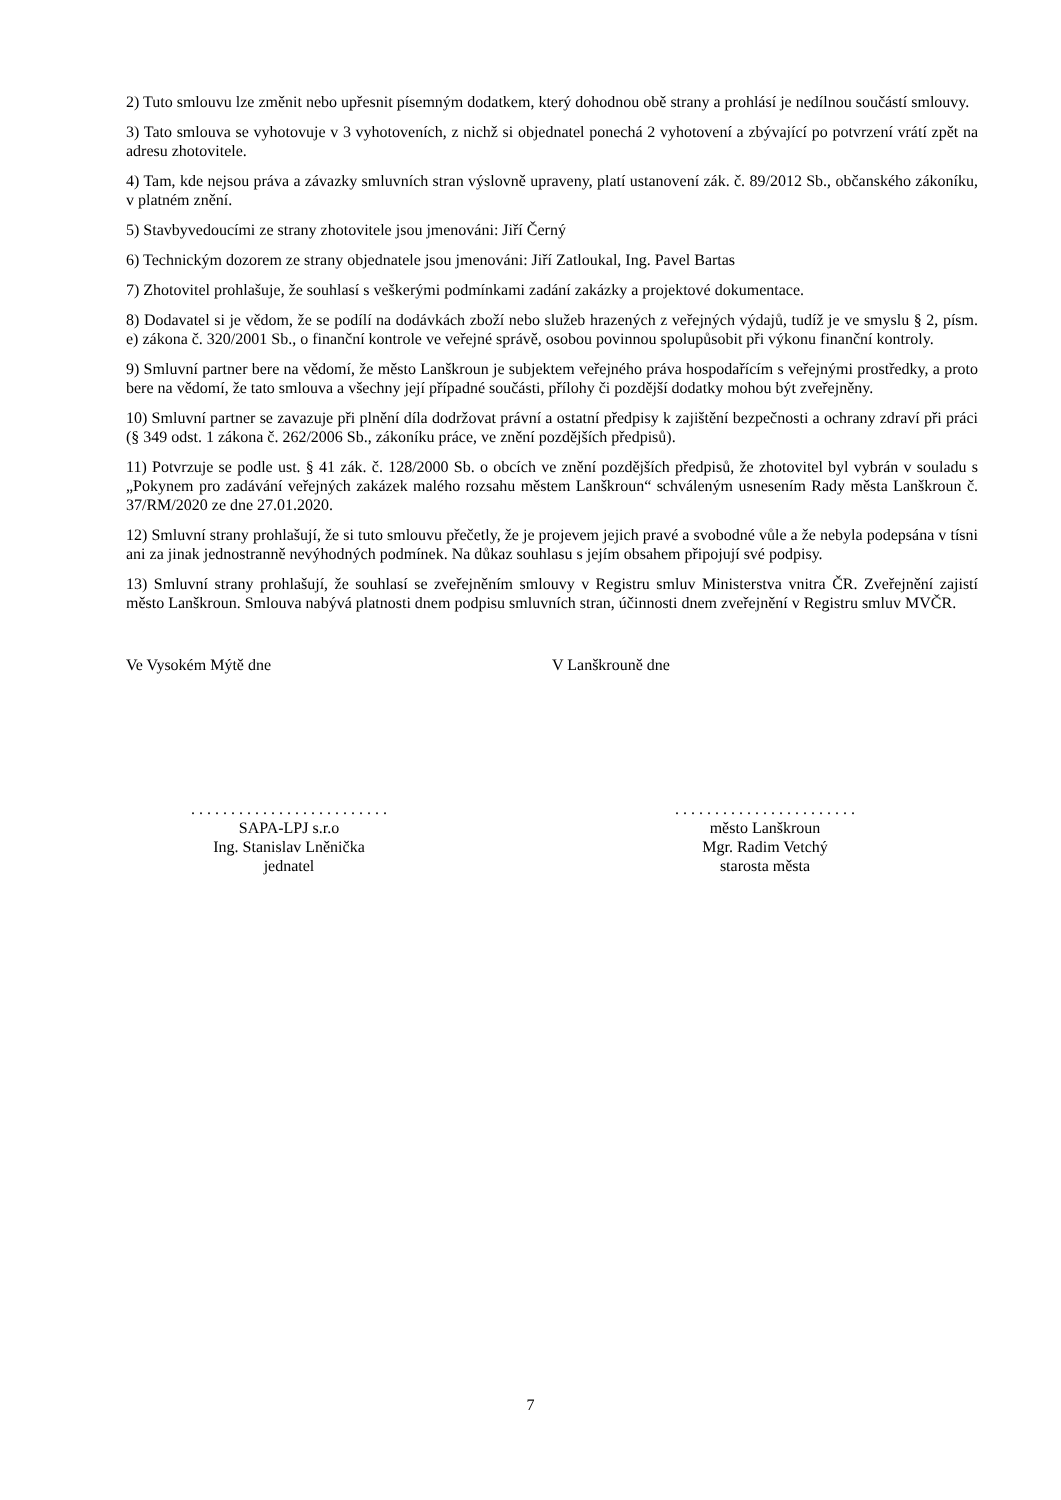2) Tuto smlouvu lze změnit nebo upřesnit písemným dodatkem, který dohodnou obě strany a prohlásí je nedílnou součástí smlouvy.
3) Tato smlouva se vyhotovuje v 3 vyhotoveních, z nichž si objednatel ponechá 2 vyhotovení a zbývající po potvrzení vrátí zpět na adresu zhotovitele.
4) Tam, kde nejsou práva a závazky smluvních stran výslovně upraveny, platí ustanovení zák. č. 89/2012 Sb., občanského zákoníku, v platném znění.
5) Stavbyvedoucími ze strany zhotovitele jsou jmenováni: Jiří Černý
6) Technickým dozorem ze strany objednatele jsou jmenováni: Jiří Zatloukal, Ing. Pavel Bartas
7) Zhotovitel prohlašuje, že souhlasí s veškerými podmínkami zadání zakázky a projektové dokumentace.
8) Dodavatel si je vědom, že se podílí na dodávkách zboží nebo služeb hrazených z veřejných výdajů, tudíž je ve smyslu § 2, písm. e) zákona č. 320/2001 Sb., o finanční kontrole ve veřejné správě, osobou povinnou spolupůsobit při výkonu finanční kontroly.
9) Smluvní partner bere na vědomí, že město Lanškroun je subjektem veřejného práva hospodařícím s veřejnými prostředky, a proto bere na vědomí, že tato smlouva a všechny její případné součásti, přílohy či pozdější dodatky mohou být zveřejněny.
10) Smluvní partner se zavazuje při plnění díla dodržovat právní a ostatní předpisy k zajištění bezpečnosti a ochrany zdraví při práci (§ 349 odst. 1 zákona č. 262/2006 Sb., zákoníku práce, ve znění pozdějších předpisů).
11) Potvrzuje se podle ust. § 41 zák. č. 128/2000 Sb. o obcích ve znění pozdějších předpisů, že zhotovitel byl vybrán v souladu s „Pokynem pro zadávání veřejných zakázek malého rozsahu městem Lanškroun“ schváleným usnesením Rady města Lanškroun č. 37/RM/2020 ze dne 27.01.2020.
12) Smluvní strany prohlašují, že si tuto smlouvu přečetly, že je projevem jejich pravé a svobodné vůle a že nebyla podepsána v tísni ani za jinak jednostranně nevýhodných podmínek. Na důkaz souhlasu s jejím obsahem připojují své podpisy.
13) Smluvní strany prohlašují, že souhlasí se zveřejněním smlouvy v Registru smluv Ministerstva vnitra ČR. Zveřejnění zajistí město Lanškroun. Smlouva nabývá platnosti dnem podpisu smluvních stran, účinnosti dnem zveřejnění v Registru smluv MVČR.
Ve Vysokém Mýtě dne V Lanškrouně dne
. . . . . . . . . . . . . . . . . . . . . . . . .
SAPA-LPJ s.r.o
Ing. Stanislav Lněnička
jednatel
. . . . . . . . . . . . . . . . . . . . . . .
město Lanškroun
Mgr. Radim Vetchý
starosta města
7